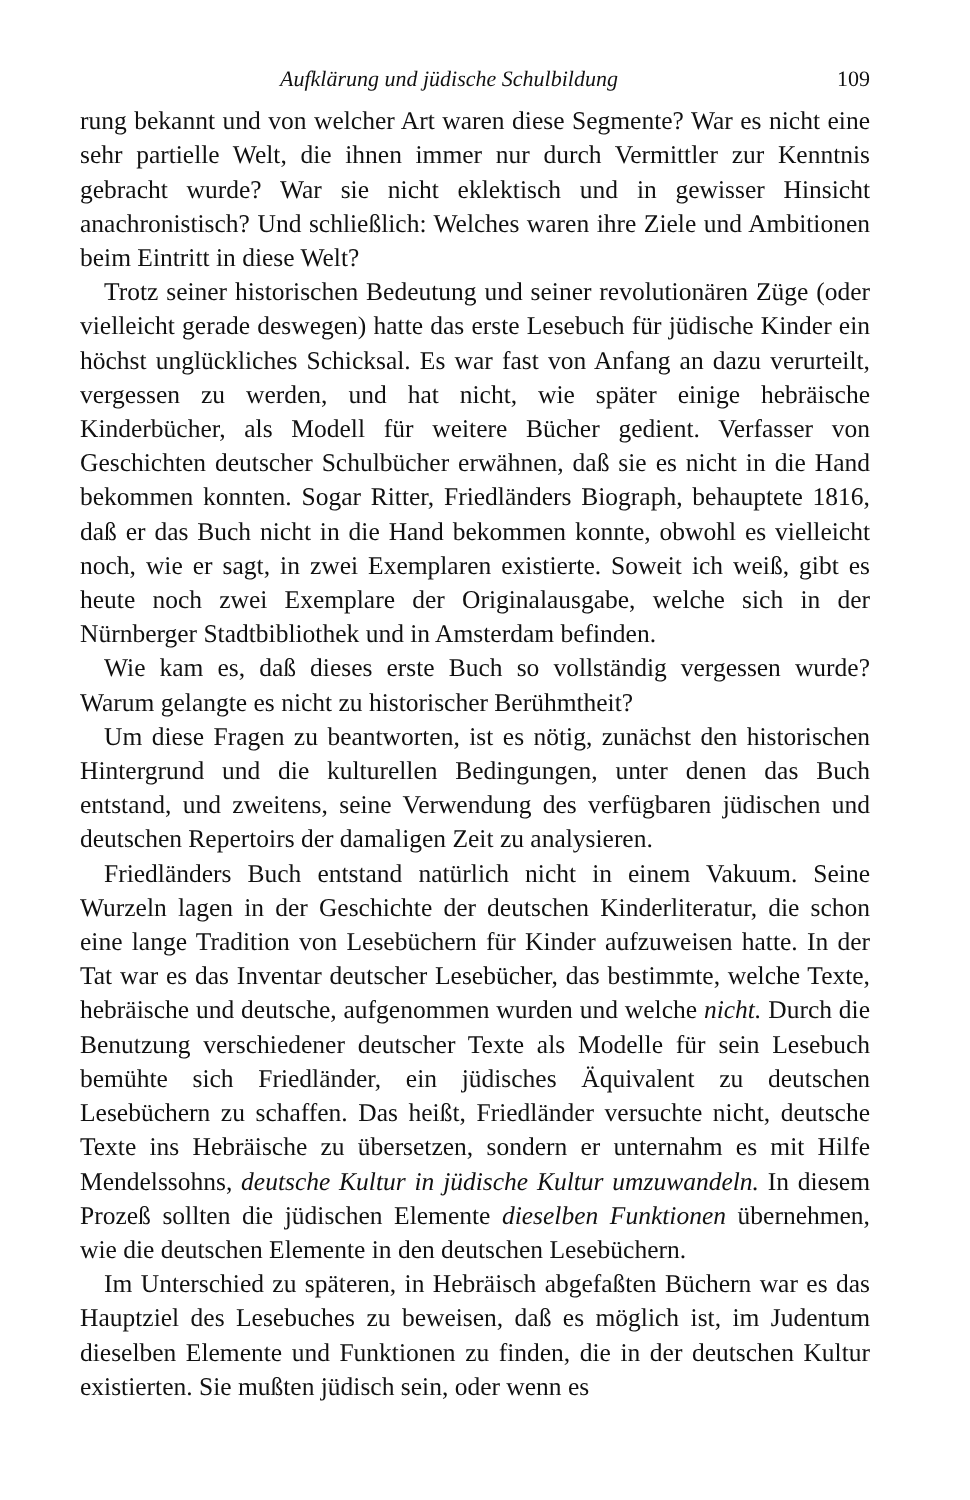Aufklärung und jüdische Schulbildung 109
rung bekannt und von welcher Art waren diese Segmente? War es nicht eine sehr partielle Welt, die ihnen immer nur durch Vermittler zur Kenntnis gebracht wurde? War sie nicht eklektisch und in gewisser Hinsicht anachronistisch? Und schließlich: Welches waren ihre Ziele und Ambitionen beim Eintritt in diese Welt?
Trotz seiner historischen Bedeutung und seiner revolutionären Züge (oder vielleicht gerade deswegen) hatte das erste Lesebuch für jüdische Kinder ein höchst unglückliches Schicksal. Es war fast von Anfang an dazu verurteilt, vergessen zu werden, und hat nicht, wie später einige hebräische Kinderbücher, als Modell für weitere Bücher gedient. Verfasser von Geschichten deutscher Schulbücher erwähnen, daß sie es nicht in die Hand bekommen konnten. Sogar Ritter, Friedländers Biograph, behauptete 1816, daß er das Buch nicht in die Hand bekommen konnte, obwohl es vielleicht noch, wie er sagt, in zwei Exemplaren existierte. Soweit ich weiß, gibt es heute noch zwei Exemplare der Originalausgabe, welche sich in der Nürnberger Stadtbibliothek und in Amsterdam befinden.
Wie kam es, daß dieses erste Buch so vollständig vergessen wurde? Warum gelangte es nicht zu historischer Berühmtheit?
Um diese Fragen zu beantworten, ist es nötig, zunächst den historischen Hintergrund und die kulturellen Bedingungen, unter denen das Buch entstand, und zweitens, seine Verwendung des verfügbaren jüdischen und deutschen Repertoirs der damaligen Zeit zu analysieren.
Friedländers Buch entstand natürlich nicht in einem Vakuum. Seine Wurzeln lagen in der Geschichte der deutschen Kinderliteratur, die schon eine lange Tradition von Lesebüchern für Kinder aufzuweisen hatte. In der Tat war es das Inventar deutscher Lesebücher, das bestimmte, welche Texte, hebräische und deutsche, aufgenommen wurden und welche nicht. Durch die Benutzung verschiedener deutscher Texte als Modelle für sein Lesebuch bemühte sich Friedländer, ein jüdisches Äquivalent zu deutschen Lesebüchern zu schaffen. Das heißt, Friedländer versuchte nicht, deutsche Texte ins Hebräische zu übersetzen, sondern er unternahm es mit Hilfe Mendelssohns, deutsche Kultur in jüdische Kultur umzuwandeln. In diesem Prozeß sollten die jüdischen Elemente dieselben Funktionen übernehmen, wie die deutschen Elemente in den deutschen Lesebüchern.
Im Unterschied zu späteren, in Hebräisch abgefaßten Büchern war es das Hauptziel des Lesebuches zu beweisen, daß es möglich ist, im Judentum dieselben Elemente und Funktionen zu finden, die in der deutschen Kultur existierten. Sie mußten jüdisch sein, oder wenn es